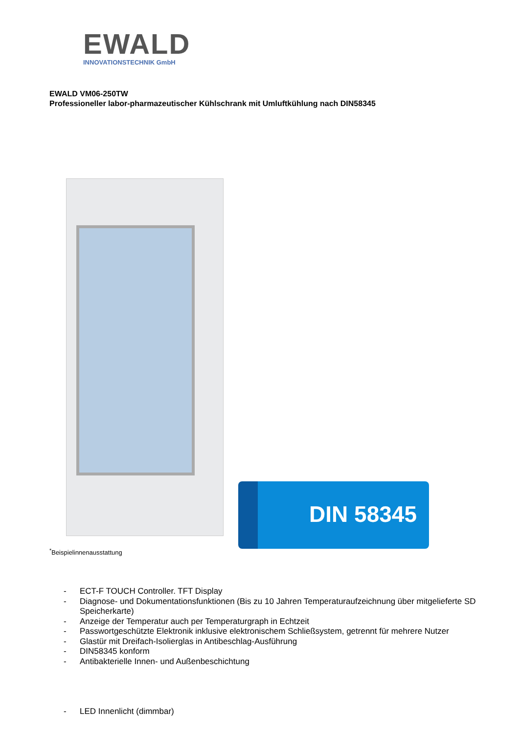EWALD
INNOVATIONSTECHNIK GmbH
EWALD VM06-250TW
Professioneller labor-pharmazeutischer Kühlschrank mit Umluftkühlung nach DIN58345
DIN 58345
<sup>*</sup> Beispielinnenausstattung
- ECT-F TOUCH Controller. TFT Display
- Diagnose- und Dokumentationsfunktionen (Bis zu 10 Jahren Temperaturaufzeichnung über mitgelieferte SD Speicherkarte)
- Anzeige der Temperatur auch per Temperaturgraph in Echtzeit
- Passwortgeschützte Elektronik inklusive elektronischem Schließsystem, getrennt für mehrere Nutzer
- Glastür mit Dreifach-Isolierglas in Antibeschlag-Ausführung
- DIN58345 konform
- Antibakterielle Innen- und Außenbeschichtung
- LED Innenlicht (dimmbar)